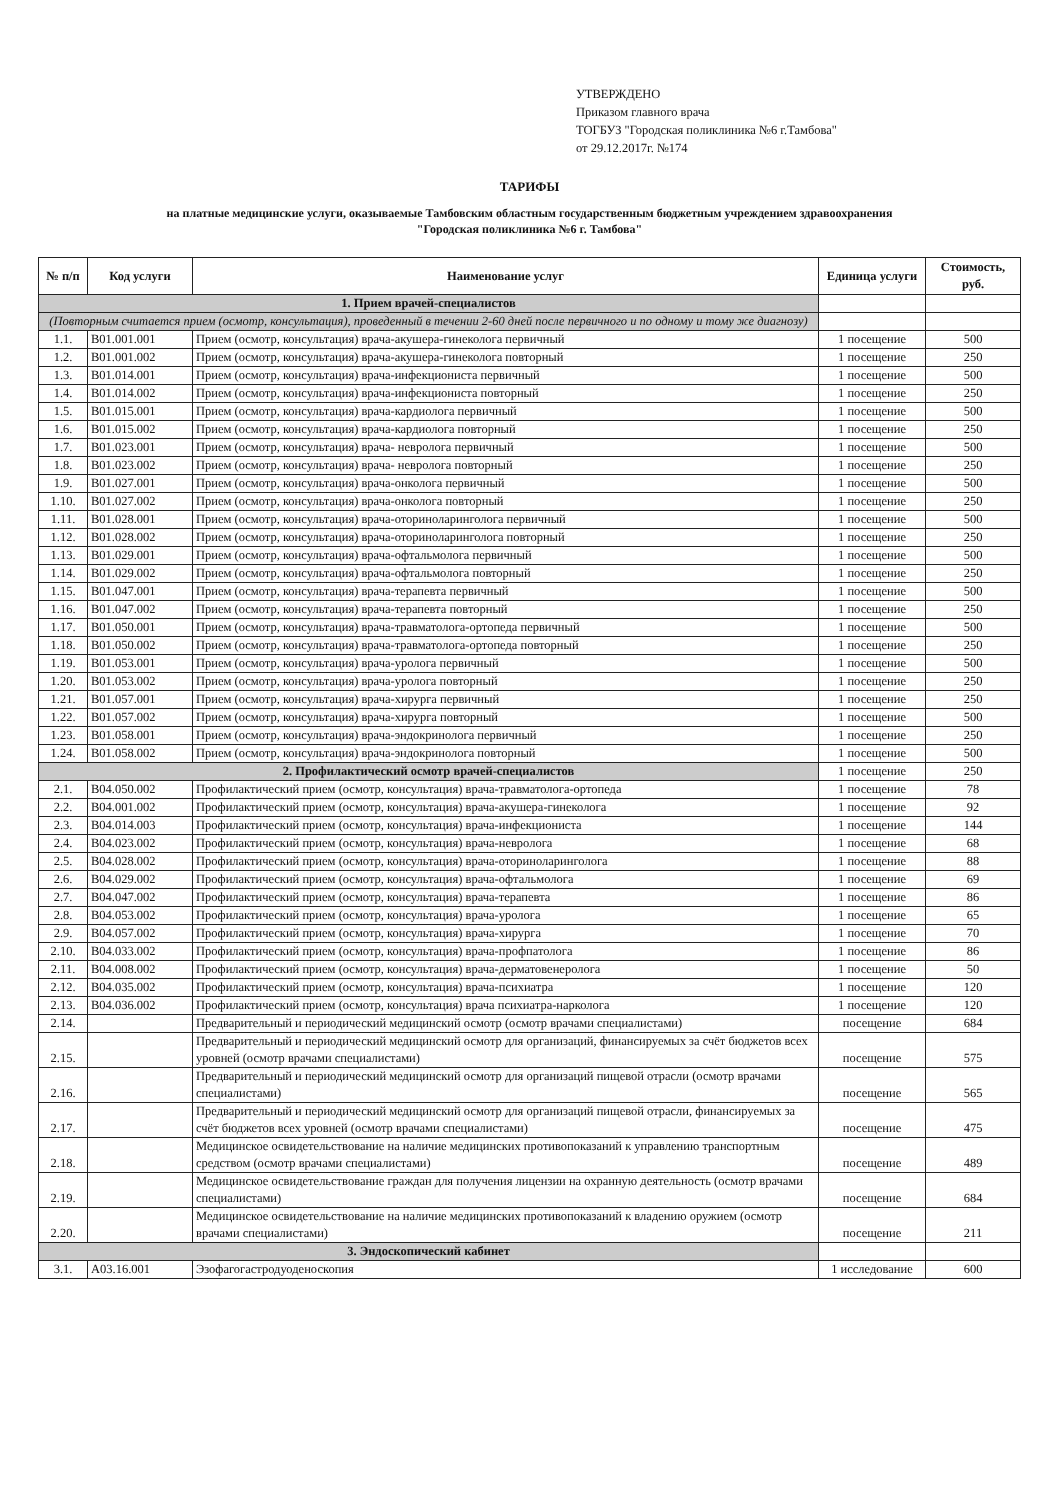УТВЕРЖДЕНО
Приказом главного врача
ТОГБУЗ "Городская поликлиника №6 г.Тамбова"
от 29.12.2017г. №174
ТАРИФЫ
на платные медицинские услуги, оказываемые Тамбовским областным государственным бюджетным учреждением здравоохранения
"Городская поликлиника №6 г. Тамбова"
| № п/п | Код услуги | Наименование услуг | Единица услуги | Стоимость, руб. |
| --- | --- | --- | --- | --- |
| 1. Прием врачей-специалистов | | | | |
| (Повторным считается прием (осмотр, консультация), проведенный в течении 2-60 дней после первичного и по одному и тому же диагнозу) | | | | |
| 1.1. | B01.001.001 | Прием (осмотр, консультация) врача-акушера-гинеколога первичный | 1 посещение | 500 |
| 1.2. | B01.001.002 | Прием (осмотр, консультация) врача-акушера-гинеколога повторный | 1 посещение | 250 |
| 1.3. | B01.014.001 | Прием (осмотр, консультация) врача-инфекциониста первичный | 1 посещение | 500 |
| 1.4. | B01.014.002 | Прием (осмотр, консультация) врача-инфекциониста повторный | 1 посещение | 250 |
| 1.5. | B01.015.001 | Прием (осмотр, консультация) врача-кардиолога первичный | 1 посещение | 500 |
| 1.6. | B01.015.002 | Прием (осмотр, консультация) врача-кардиолога повторный | 1 посещение | 250 |
| 1.7. | B01.023.001 | Прием (осмотр, консультация) врача- невролога первичный | 1 посещение | 500 |
| 1.8. | B01.023.002 | Прием (осмотр, консультация) врача- невролога повторный | 1 посещение | 250 |
| 1.9. | B01.027.001 | Прием (осмотр, консультация) врача-онколога первичный | 1 посещение | 500 |
| 1.10. | B01.027.002 | Прием (осмотр, консультация) врача-онколога повторный | 1 посещение | 250 |
| 1.11. | B01.028.001 | Прием (осмотр, консультация) врача-оториноларинголога первичный | 1 посещение | 500 |
| 1.12. | B01.028.002 | Прием (осмотр, консультация) врача-оториноларинголога повторный | 1 посещение | 250 |
| 1.13. | B01.029.001 | Прием (осмотр, консультация) врача-офтальмолога первичный | 1 посещение | 500 |
| 1.14. | B01.029.002 | Прием (осмотр, консультация) врача-офтальмолога повторный | 1 посещение | 250 |
| 1.15. | B01.047.001 | Прием (осмотр, консультация) врача-терапевта первичный | 1 посещение | 500 |
| 1.16. | B01.047.002 | Прием (осмотр, консультация) врача-терапевта повторный | 1 посещение | 250 |
| 1.17. | B01.050.001 | Прием (осмотр, консультация) врача-травматолога-ортопеда первичный | 1 посещение | 500 |
| 1.18. | B01.050.002 | Прием (осмотр, консультация) врача-травматолога-ортопеда повторный | 1 посещение | 250 |
| 1.19. | B01.053.001 | Прием (осмотр, консультация) врача-уролога первичный | 1 посещение | 500 |
| 1.20. | B01.053.002 | Прием (осмотр, консультация) врача-уролога повторный | 1 посещение | 250 |
| 1.21. | B01.057.001 | Прием (осмотр, консультация) врача-хирурга первичный | 1 посещение | 250 |
| 1.22. | B01.057.002 | Прием (осмотр, консультация) врача-хирурга повторный | 1 посещение | 500 |
| 1.23. | B01.058.001 | Прием (осмотр, консультация) врача-эндокринолога первичный | 1 посещение | 250 |
| 1.24. | B01.058.002 | Прием (осмотр, консультация) врача-эндокринолога повторный | 1 посещение | 500 |
| 2. Профилактический осмотр врачей-специалистов | | | 1 посещение | 250 |
| 2.1. | B04.050.002 | Профилактический прием (осмотр, консультация) врача-травматолога-ортопеда | 1 посещение | 78 |
| 2.2. | B04.001.002 | Профилактический прием (осмотр, консультация) врача-акушера-гинеколога | 1 посещение | 92 |
| 2.3. | B04.014.003 | Профилактический прием (осмотр, консультация) врача-инфекциониста | 1 посещение | 144 |
| 2.4. | B04.023.002 | Профилактический прием (осмотр, консультация) врача-невролога | 1 посещение | 68 |
| 2.5. | B04.028.002 | Профилактический прием (осмотр, консультация) врача-оториноларинголога | 1 посещение | 88 |
| 2.6. | B04.029.002 | Профилактический прием (осмотр, консультация) врача-офтальмолога | 1 посещение | 69 |
| 2.7. | B04.047.002 | Профилактический прием (осмотр, консультация) врача-терапевта | 1 посещение | 86 |
| 2.8. | B04.053.002 | Профилактический прием (осмотр, консультация) врача-уролога | 1 посещение | 65 |
| 2.9. | B04.057.002 | Профилактический прием (осмотр, консультация) врача-хирурга | 1 посещение | 70 |
| 2.10. | B04.033.002 | Профилактический прием (осмотр, консультация) врача-профпатолога | 1 посещение | 86 |
| 2.11. | B04.008.002 | Профилактический прием (осмотр, консультация) врача-дерматовенеролога | 1 посещение | 50 |
| 2.12. | B04.035.002 | Профилактический прием (осмотр, консультация) врача-психиатра | 1 посещение | 120 |
| 2.13. | B04.036.002 | Профилактический прием (осмотр, консультация) врача психиатра-нарколога | 1 посещение | 120 |
| 2.14. | | Предварительный и периодический медицинский осмотр (осмотр врачами специалистами) | посещение | 684 |
| 2.15. | | Предварительный и периодический медицинский осмотр для организаций, финансируемых за счёт бюджетов всех уровней (осмотр врачами специалистами) | посещение | 575 |
| 2.16. | | Предварительный и периодический медицинский осмотр для организаций пищевой отрасли (осмотр врачами специалистами) | посещение | 565 |
| 2.17. | | Предварительный и периодический медицинский осмотр для организаций пищевой отрасли, финансируемых за счёт бюджетов всех уровней (осмотр врачами специалистами) | посещение | 475 |
| 2.18. | | Медицинское освидетельствование на наличие медицинских противопоказаний к управлению транспортным средством (осмотр врачами специалистами) | посещение | 489 |
| 2.19. | | Медицинское освидетельствование граждан для получения лицензии на охранную деятельность (осмотр врачами специалистами) | посещение | 684 |
| 2.20. | | Медицинское освидетельствование на наличие медицинских противопоказаний к владению оружием (осмотр врачами специалистами) | посещение | 211 |
| 3. Эндоскопический кабинет | | | | |
| 3.1. | A03.16.001 | Эзофагогастродуоденоскопия | 1 исследование | 600 |